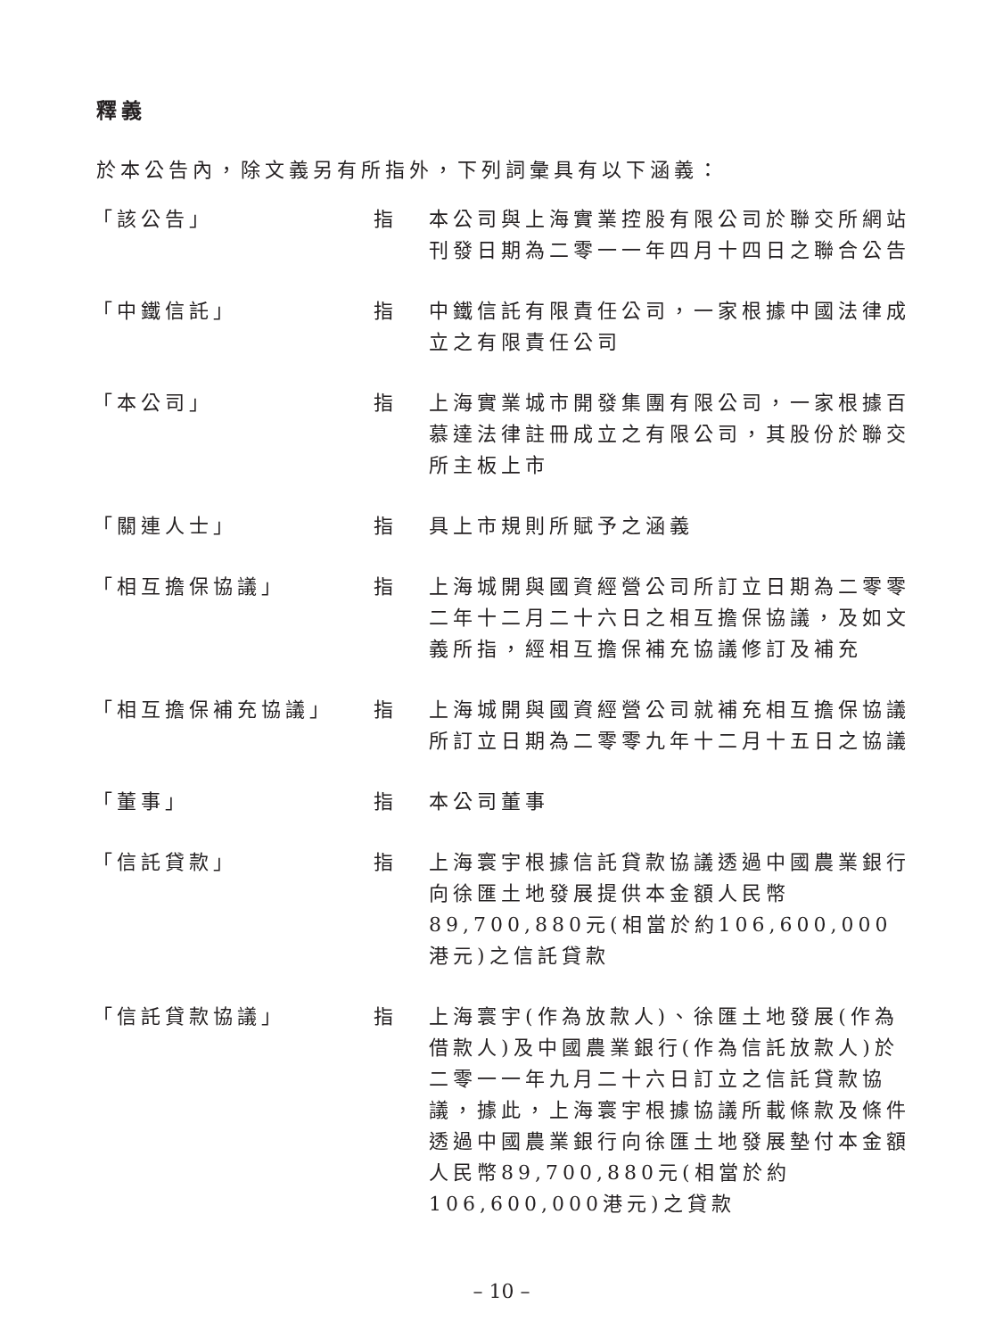釋義
於本公告內，除文義另有所指外，下列詞彙具有以下涵義：
| 「該公告」 | 指 | 本公司與上海實業控股有限公司於聯交所網站刊發日期為二零一一年四月十四日之聯合公告 |
| 「中鐵信託」 | 指 | 中鐵信託有限責任公司，一家根據中國法律成立之有限責任公司 |
| 「本公司」 | 指 | 上海實業城市開發集團有限公司，一家根據百慕達法律註冊成立之有限公司，其股份於聯交所主板上市 |
| 「關連人士」 | 指 | 具上市規則所賦予之涵義 |
| 「相互擔保協議」 | 指 | 上海城開與國資經營公司所訂立日期為二零零二年十二月二十六日之相互擔保協議，及如文義所指，經相互擔保補充協議修訂及補充 |
| 「相互擔保補充協議」 | 指 | 上海城開與國資經營公司就補充相互擔保協議所訂立日期為二零零九年十二月十五日之協議 |
| 「董事」 | 指 | 本公司董事 |
| 「信託貸款」 | 指 | 上海寰宇根據信託貸款協議透過中國農業銀行向徐匯土地發展提供本金額人民幣89,700,880元(相當於約106,600,000港元)之信託貸款 |
| 「信託貸款協議」 | 指 | 上海寰宇(作為放款人)、徐匯土地發展(作為借款人)及中國農業銀行(作為信託放款人)於二零一一年九月二十六日訂立之信託貸款協議，據此，上海寰宇根據協議所載條款及條件透過中國農業銀行向徐匯土地發展墊付本金額人民幣89,700,880元(相當於約106,600,000港元)之貸款 |
– 10 –